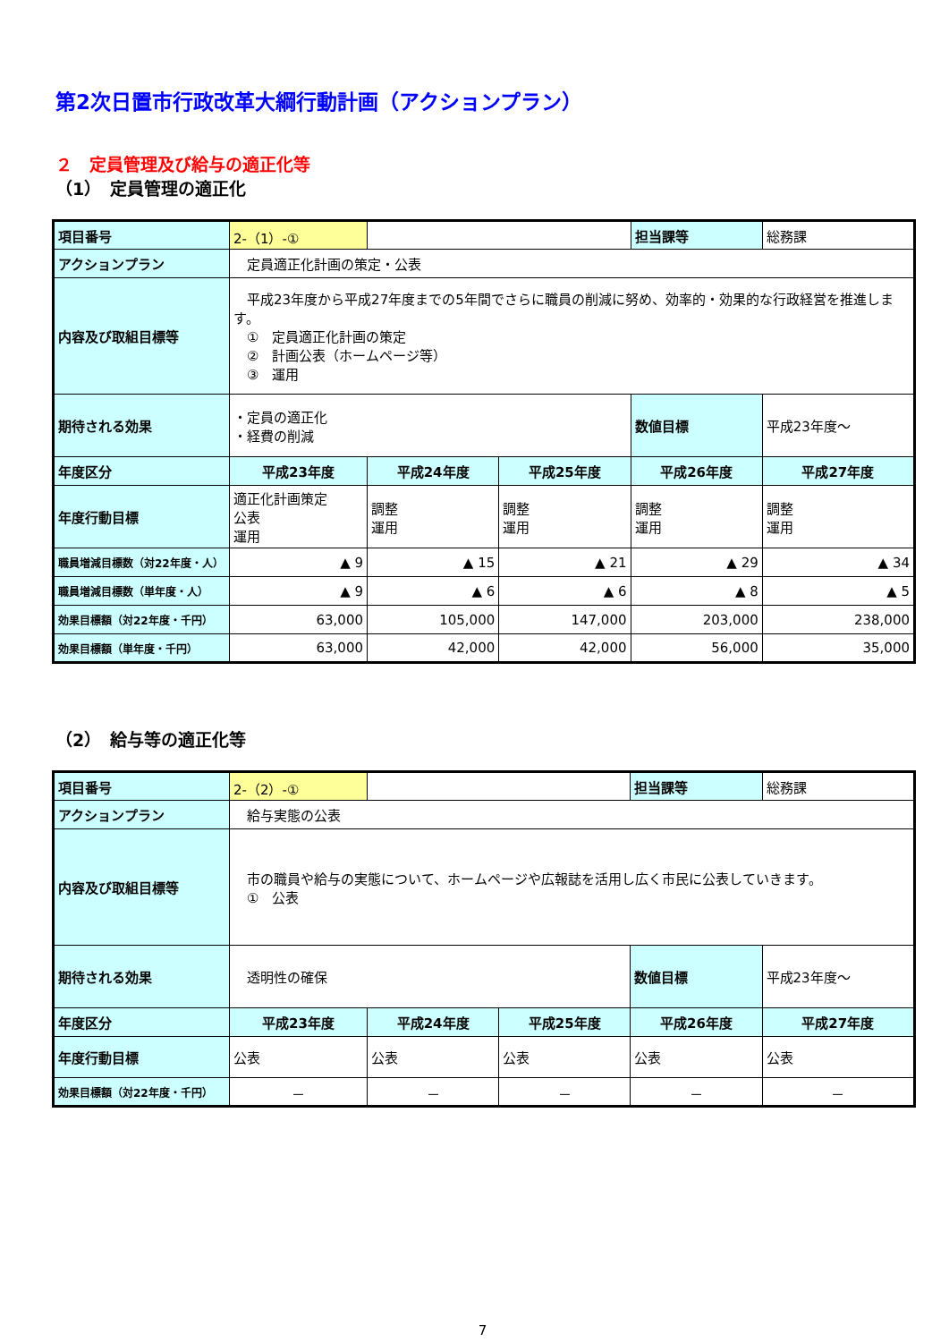第2次日置市行政改革大綱行動計画（アクションプラン）
２　定員管理及び給与の適正化等
（1）　定員管理の適正化
| 項目番号 | 2-（1）-① | | | 担当課等 | 総務課 |
| アクションプラン | 定員適正化計画の策定・公表 | | | | |
| 内容及び取組目標等 | 平成23年度から平成27年度までの5年間でさらに職員の削減に努め、効率的・効果的な行政経営を推進します。 ① 定員適正化計画の策定 ② 計画公表（ホームページ等） ③ 運用 | | | | |
| 期待される効果 | ・定員の適正化 ・経費の削減 | | | 数値目標 | 平成23年度～ |
| 年度区分 | 平成23年度 | 平成24年度 | 平成25年度 | 平成26年度 | 平成27年度 |
| 年度行動目標 | 適正化計画策定 公表 運用 | 調整 運用 | 調整 運用 | 調整 運用 | 調整 運用 |
| 職員増減目標数（対22年度・人） | ▲ 9 | ▲ 15 | ▲ 21 | ▲ 29 | ▲ 34 |
| 職員増減目標数（単年度・人） | ▲ 9 | ▲ 6 | ▲ 6 | ▲ 8 | ▲ 5 |
| 効果目標額（対22年度・千円） | 63,000 | 105,000 | 147,000 | 203,000 | 238,000 |
| 効果目標額（単年度・千円） | 63,000 | 42,000 | 42,000 | 56,000 | 35,000 |
（2）　給与等の適正化等
| 項目番号 | 2-（2）-① | | | 担当課等 | 総務課 |
| アクションプラン | 給与実態の公表 | | | | |
| 内容及び取組目標等 | 市の職員や給与の実態について、ホームページや広報誌を活用し広く市民に公表していきます。 ① 公表 | | | | |
| 期待される効果 | 透明性の確保 | | | 数値目標 | 平成23年度～ |
| 年度区分 | 平成23年度 | 平成24年度 | 平成25年度 | 平成26年度 | 平成27年度 |
| 年度行動目標 | 公表 | 公表 | 公表 | 公表 | 公表 |
| 効果目標額（対22年度・千円） | － | － | － | － | － |
7